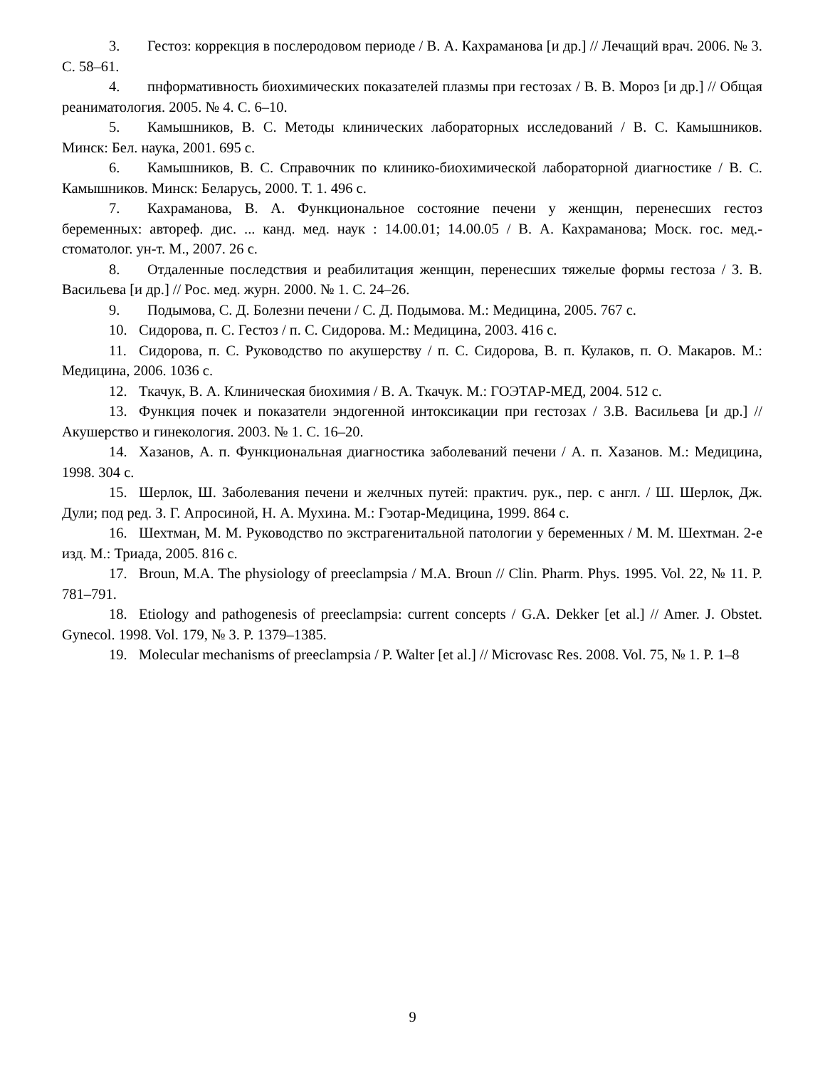3. Гестоз: коррекция в послеродовом периоде / В. А. Кахраманова [и др.] // Лечащий врач. 2006. № 3. С. 58–61.
4. пнформативность биохимических показателей плазмы при гестозах / В. В. Мороз [и др.] // Общая реаниматология. 2005. № 4. С. 6–10.
5. Камышников, В. С. Методы клинических лабораторных исследований / В. С. Камышников. Минск: Бел. наука, 2001. 695 с.
6. Камышников, В. С. Справочник по клинико-биохимической лабораторной диагностике / В. С. Камышников. Минск: Беларусь, 2000. Т. 1. 496 с.
7. Кахраманова, В. А. Функциональное состояние печени у женщин, перенесших гестоз беременных: автореф. дис. ... канд. мед. наук : 14.00.01; 14.00.05 / В. А. Кахраманова; Моск. гос. мед.-стоматолог. ун-т. М., 2007. 26 с.
8. Отдаленные последствия и реабилитация женщин, перенесших тяжелые формы гестоза / З. В. Васильева [и др.] // Рос. мед. журн. 2000. № 1. С. 24–26.
9. Подымова, С. Д. Болезни печени / С. Д. Подымова. М.: Медицина, 2005. 767 с.
10. Сидорова, п. С. Гестоз / п. С. Сидорова. М.: Медицина, 2003. 416 с.
11. Сидорова, п. С. Руководство по акушерству / п. С. Сидорова, В. п. Кулаков, п. О. Макаров. М.: Медицина, 2006. 1036 с.
12. Ткачук, В. А. Клиническая биохимия / В. А. Ткачук. М.: ГОЭТАР-МЕД, 2004. 512 с.
13. Функция почек и показатели эндогенной интоксикации при гестозах / З.В. Васильева [и др.] // Акушерство и гинекология. 2003. № 1. С. 16–20.
14. Хазанов, А. п. Функциональная диагностика заболеваний печени / А. п. Хазанов. М.: Медицина, 1998. 304 с.
15. Шерлок, Ш. Заболевания печени и желчных путей: практич. рук., пер. с англ. / Ш. Шерлок, Дж. Дули; под ред. З. Г. Апросиной, Н. А. Мухина. М.: Гэотар-Медицина, 1999. 864 с.
16. Шехтман, М. М. Руководство по экстрагенитальной патологии у беременных / М. М. Шехтман. 2-е изд. М.: Триада, 2005. 816 с.
17. Broun, M.A. The physiology of preeclampsia / M.A. Broun // Clin. Pharm. Phys. 1995. Vol. 22, № 11. P. 781–791.
18. Etiology and pathogenesis of preeclampsia: current concepts / G.A. Dekker [et al.] // Amer. J. Obstet. Gynecol. 1998. Vol. 179, № 3. P. 1379–1385.
19. Molecular mechanisms of preeclampsia / P. Walter [et al.] // Microvasc Res. 2008. Vol. 75, № 1. P. 1–8
9